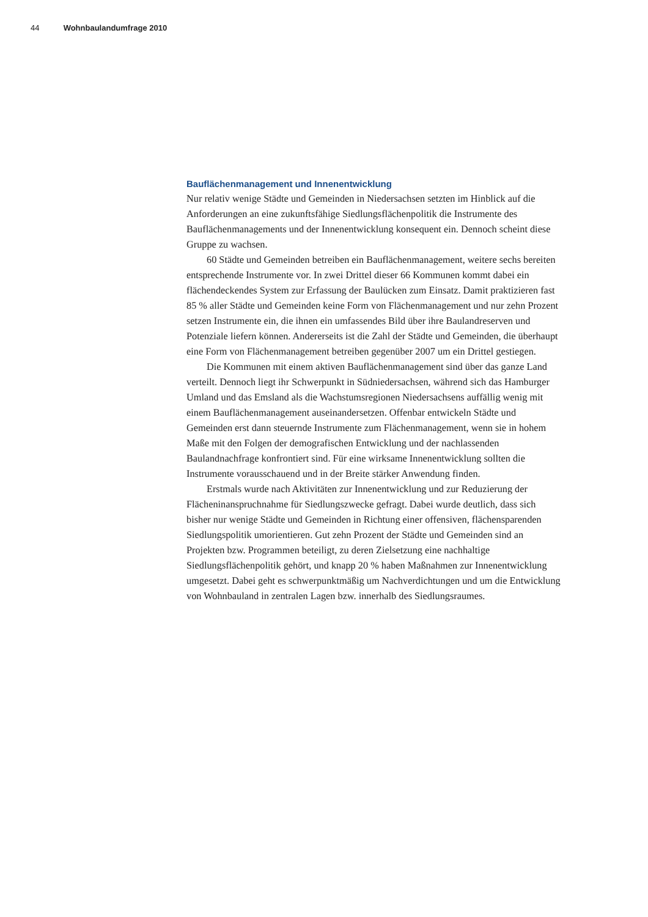44 Wohnbaulandumfrage 2010
Bauflächenmanagement und Innenentwicklung
Nur relativ wenige Städte und Gemeinden in Niedersachsen setzten im Hinblick auf die Anforderungen an eine zukunftsfähige Siedlungsflächenpolitik die Instrumente des Bauflächenmanagements und der Innenentwicklung konsequent ein. Dennoch scheint diese Gruppe zu wachsen.
60 Städte und Gemeinden betreiben ein Bauflächenmanagement, weitere sechs bereiten entsprechende Instrumente vor. In zwei Drittel dieser 66 Kommunen kommt dabei ein flächendeckendes System zur Erfassung der Baulücken zum Einsatz. Damit praktizieren fast 85 % aller Städte und Gemeinden keine Form von Flächenmanagement und nur zehn Prozent setzen Instrumente ein, die ihnen ein umfassendes Bild über ihre Baulandreserven und Potenziale liefern können. Andererseits ist die Zahl der Städte und Gemeinden, die überhaupt eine Form von Flächenmanagement betreiben gegenüber 2007 um ein Drittel gestiegen.
Die Kommunen mit einem aktiven Bauflächenmanagement sind über das ganze Land verteilt. Dennoch liegt ihr Schwerpunkt in Südniedersachsen, während sich das Hamburger Umland und das Emsland als die Wachstumsregionen Niedersachsens auffällig wenig mit einem Bauflächenmanagement auseinandersetzen. Offenbar entwickeln Städte und Gemeinden erst dann steuernde Instrumente zum Flächenmanagement, wenn sie in hohem Maße mit den Folgen der demografischen Entwicklung und der nachlassenden Baulandnachfrage konfrontiert sind. Für eine wirksame Innenentwicklung sollten die Instrumente vorausschauend und in der Breite stärker Anwendung finden.
Erstmals wurde nach Aktivitäten zur Innenentwicklung und zur Reduzierung der Flächeninanspruchnahme für Siedlungszwecke gefragt. Dabei wurde deutlich, dass sich bisher nur wenige Städte und Gemeinden in Richtung einer offensiven, flächensparenden Siedlungspolitik umorientieren. Gut zehn Prozent der Städte und Gemeinden sind an Projekten bzw. Programmen beteiligt, zu deren Zielsetzung eine nachhaltige Siedlungsflächenpolitik gehört, und knapp 20 % haben Maßnahmen zur Innenentwicklung umgesetzt. Dabei geht es schwerpunktmäßig um Nachverdichtungen und um die Entwicklung von Wohnbauland in zentralen Lagen bzw. innerhalb des Siedlungsraumes.